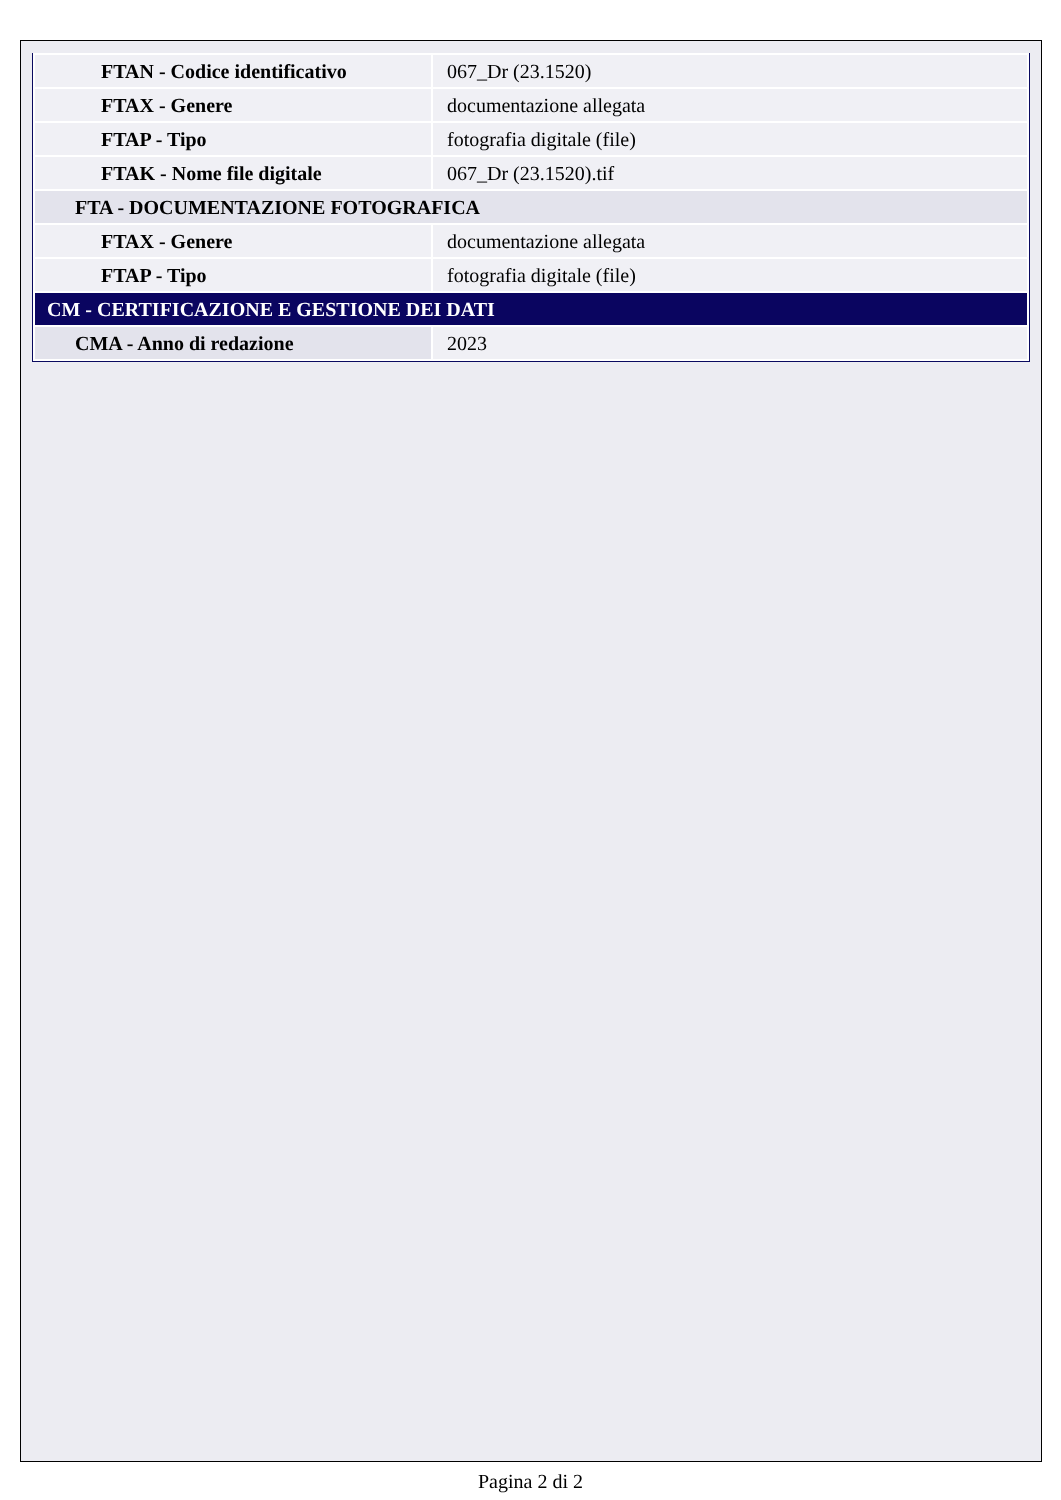| FTAN - Codice identificativo | 067_Dr (23.1520) |
| FTAX - Genere | documentazione allegata |
| FTAP - Tipo | fotografia digitale (file) |
| FTAK - Nome file digitale | 067_Dr (23.1520).tif |
| FTA - DOCUMENTAZIONE FOTOGRAFICA | |
| FTAX - Genere | documentazione allegata |
| FTAP - Tipo | fotografia digitale (file) |
| CM - CERTIFICAZIONE E GESTIONE DEI DATI | |
| CMA - Anno di redazione | 2023 |
Pagina 2 di 2